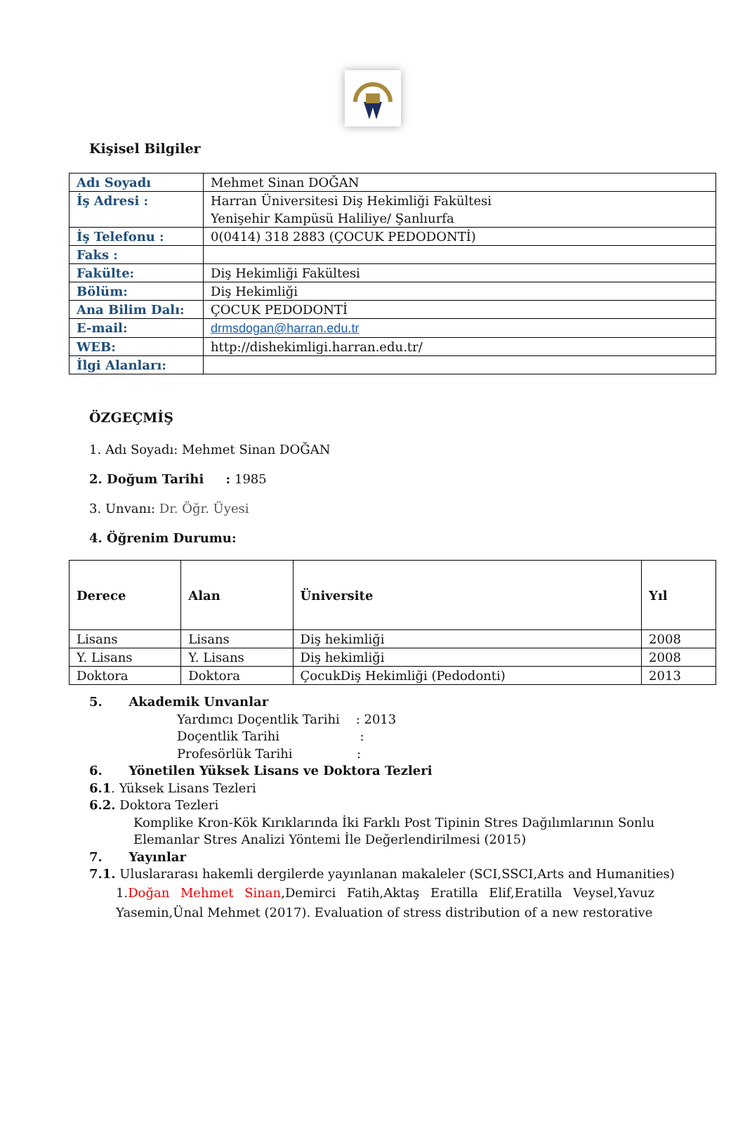Kişisel Bilgiler
| Adı Soyadı | Mehmet Sinan DOĞAN |
| İş Adresi : | Harran Üniversitesi Diş Hekimliği Fakültesi Yenişehir Kampüsü Haliliye/ Şanlıurfa |
| İş Telefonu : | 0(0414) 318 2883 (ÇOCUK PEDODONTİ) |
| Faks : | |
| Fakülte: | Diş Hekimliği Fakültesi |
| Bölüm: | Diş Hekimliği |
| Ana Bilim Dalı: | ÇOCUK PEDODONTİ |
| E-mail: | drmsdogan@harran.edu.tr |
| WEB: | http://dishekimligi.harran.edu.tr/ |
| İlgi Alanları: | |
ÖZGEÇMİŞ
1. Adı Soyadı: Mehmet Sinan DOĞAN
2. Doğum Tarihi : 1985
3. Unvanı: Dr. Öğr. Üyesi
4. Öğrenim Durumu:
| Derece | Alan | Üniversite | Yıl |
| --- | --- | --- | --- |
| Lisans | Lisans | Diş hekimliği | 2008 |
| Y. Lisans | Y. Lisans | Diş hekimliği | 2008 |
| Doktora | Doktora | ÇocukDiş Hekimliği (Pedodonti) | 2013 |
5. Akademik Unvanlar
Yardımcı Doçentlik Tarihi : 2013
Doçentlik Tarihi :
Profesörlük Tarihi :
6. Yönetilen Yüksek Lisans ve Doktora Tezleri
6.1. Yüksek Lisans Tezleri
6.2. Doktora Tezleri
Komplike Kron-Kök Kırıklarında İki Farklı Post Tipinin Stres Dağılımlarının Sonlu Elemanlar Stres Analizi Yöntemi İle Değerlendirilmesi (2015)
7. Yayınlar
7.1. Uluslararası hakemli dergilerde yayınlanan makaleler (SCI,SSCI,Arts and Humanities)
1.Doğan Mehmet Sinan,Demirci Fatih,Aktaş Eratilla Elif,Eratilla Veysel,Yavuz Yasemin,Ünal Mehmet (2017). Evaluation of stress distribution of a new restorative